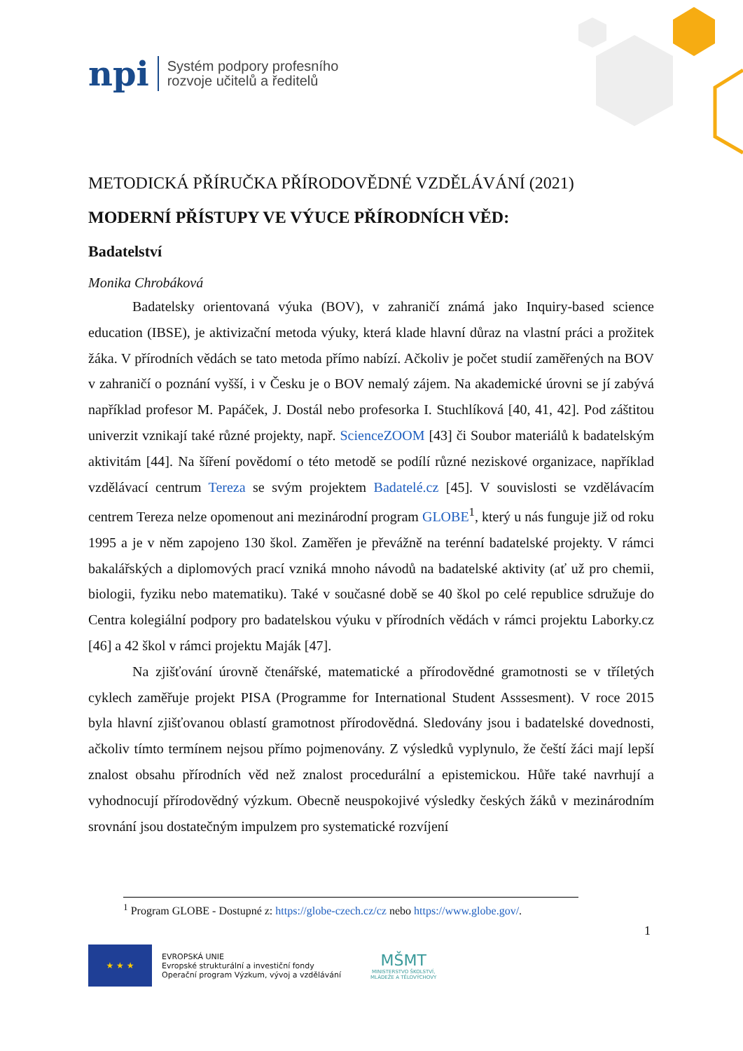npi
Systém podpory profesního
rozvoje učitelů a ředitelů
METODICKÁ PŘÍRUČKA PŘÍRODOVĚDNÉ VZDĚLÁVÁNÍ (2021)
MODERNÍ PŘÍSTUPY VE VÝUCE PŘÍRODNÍCH VĚD:
Badatelství
Monika Chrobáková
Badatelsky orientovaná výuka (BOV), v zahraničí známá jako Inquiry-based science education (IBSE), je aktivizační metoda výuky, která klade hlavní důraz na vlastní práci a prožitek žáka. V přírodních vědách se tato metoda přímo nabízí. Ačkoliv je počet studií zaměřených na BOV v zahraničí o poznání vyšší, i v Česku je o BOV nemalý zájem. Na akademické úrovni se jí zabývá například profesor M. Papáček, J. Dostál nebo profesorka I. Stuchlíková [40, 41, 42]. Pod záštitou univerzit vznikají také různé projekty, např. ScienceZOOM [43] či Soubor materiálů k badatelským aktivitám [44]. Na šíření povědomí o této metodě se podílí různé neziskové organizace, například vzdělávací centrum Tereza se svým projektem Badatelé.cz [45]. V souvislosti se vzdělávacím centrem Tereza nelze opomenout ani mezinárodní program GLOBE<sup>1</sup>, který u nás funguje již od roku 1995 a je v něm zapojeno 130 škol. Zaměřen je převážně na terénní badatelské projekty. V rámci bakalářských a diplomových prací vzniká mnoho návodů na badatelské aktivity (ať už pro chemii, biologii, fyziku nebo matematiku). Také v současné době se 40 škol po celé republice sdružuje do Centra kolegiální podpory pro badatelskou výuku v přírodních vědách v rámci projektu Laborky.cz [46] a 42 škol v rámci projektu Maják [47].
Na zjišťování úrovně čtenářské, matematické a přírodovědné gramotnosti se v tříletých cyklech zaměřuje projekt PISA (Programme for International Student Asssesment). V roce 2015 byla hlavní zjišťovanou oblastí gramotnost přírodovědná. Sledovány jsou i badatelské dovednosti, ačkoliv tímto termínem nejsou přímo pojmenovány. Z výsledků vyplynulo, že čeští žáci mají lepší znalost obsahu přírodních věd než znalost procedurální a epistemickou. Hůře také navrhují a vyhodnocují přírodovědný výzkum. Obecně neuspokojivé výsledky českých žáků v mezinárodním srovnání jsou dostatečným impulzem pro systematické rozvíjení
<sup>1</sup> Program GLOBE - Dostupné z: https://globe-czech.cz/cz nebo https://www.globe.gov/.
1
★ ★ ★
EVROPSKÁ UNIE
Evropské strukturální a investiční fondy
Operační program Výzkum, vývoj a vzdělávání
MŠMT
MINISTERSTVO ŠKOLSTVÍ,
MLÁDEŽE A TĚLOVÝCHOVY